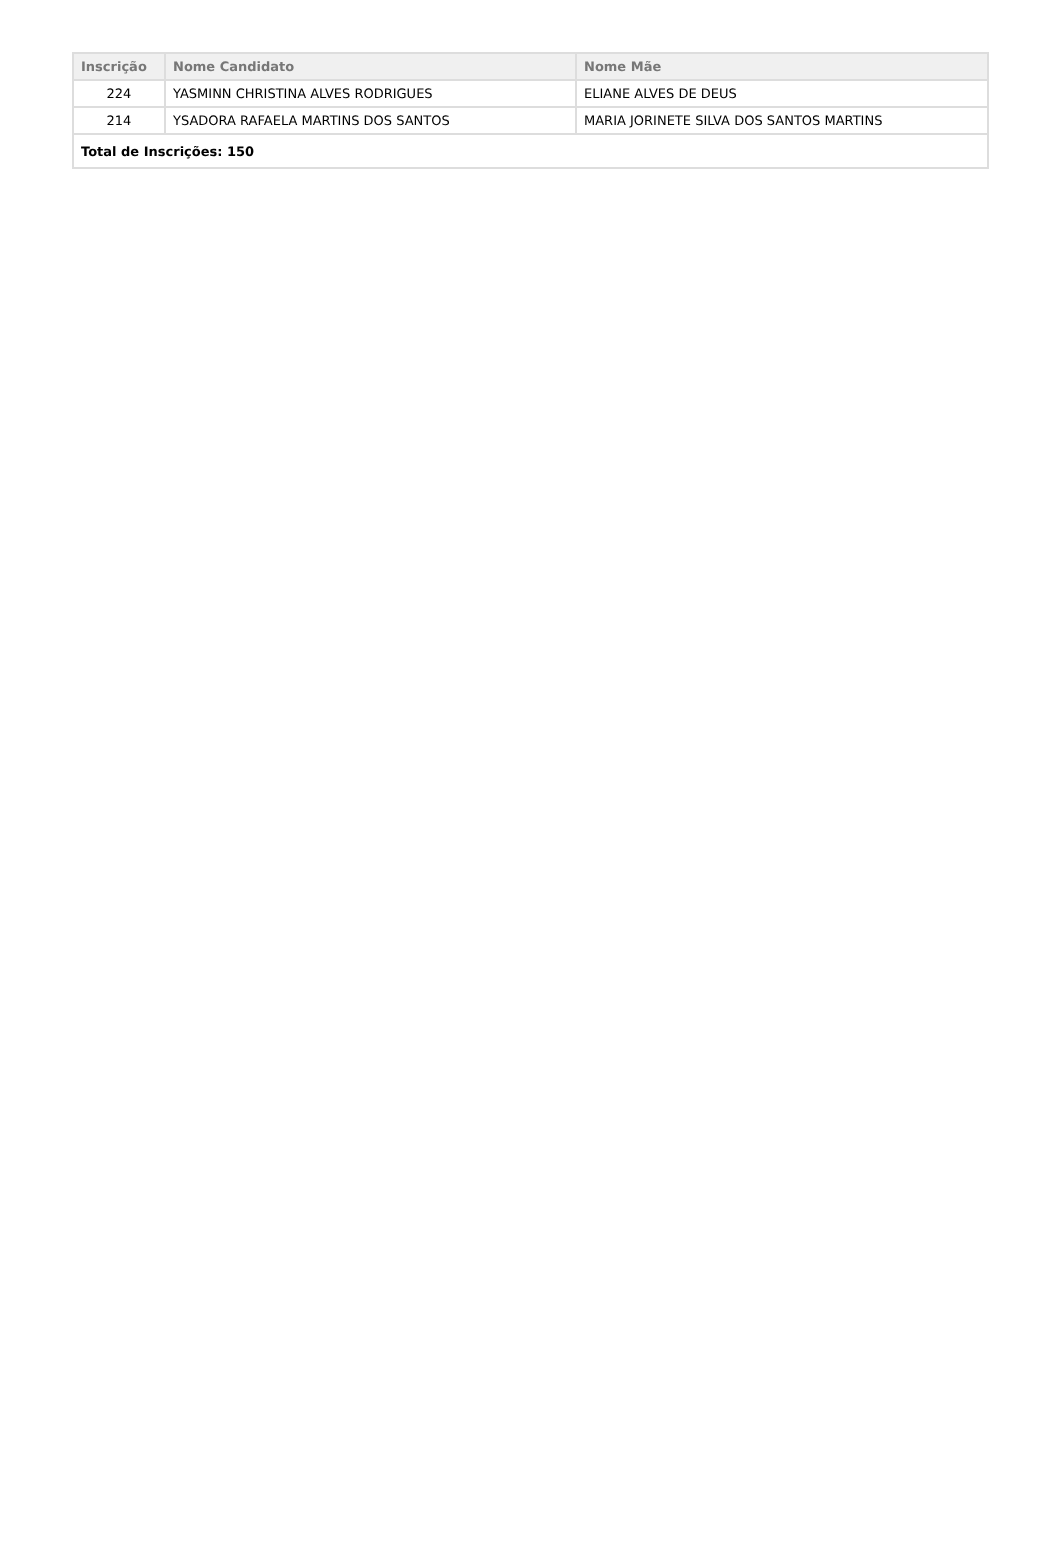| Inscrição | Nome Candidato | Nome Mãe |
| --- | --- | --- |
| 224 | YASMINN CHRISTINA ALVES RODRIGUES | ELIANE ALVES DE DEUS |
| 214 | YSADORA RAFAELA MARTINS DOS SANTOS | MARIA JORINETE SILVA DOS SANTOS MARTINS |
| Total de Inscrições: 150 | | |